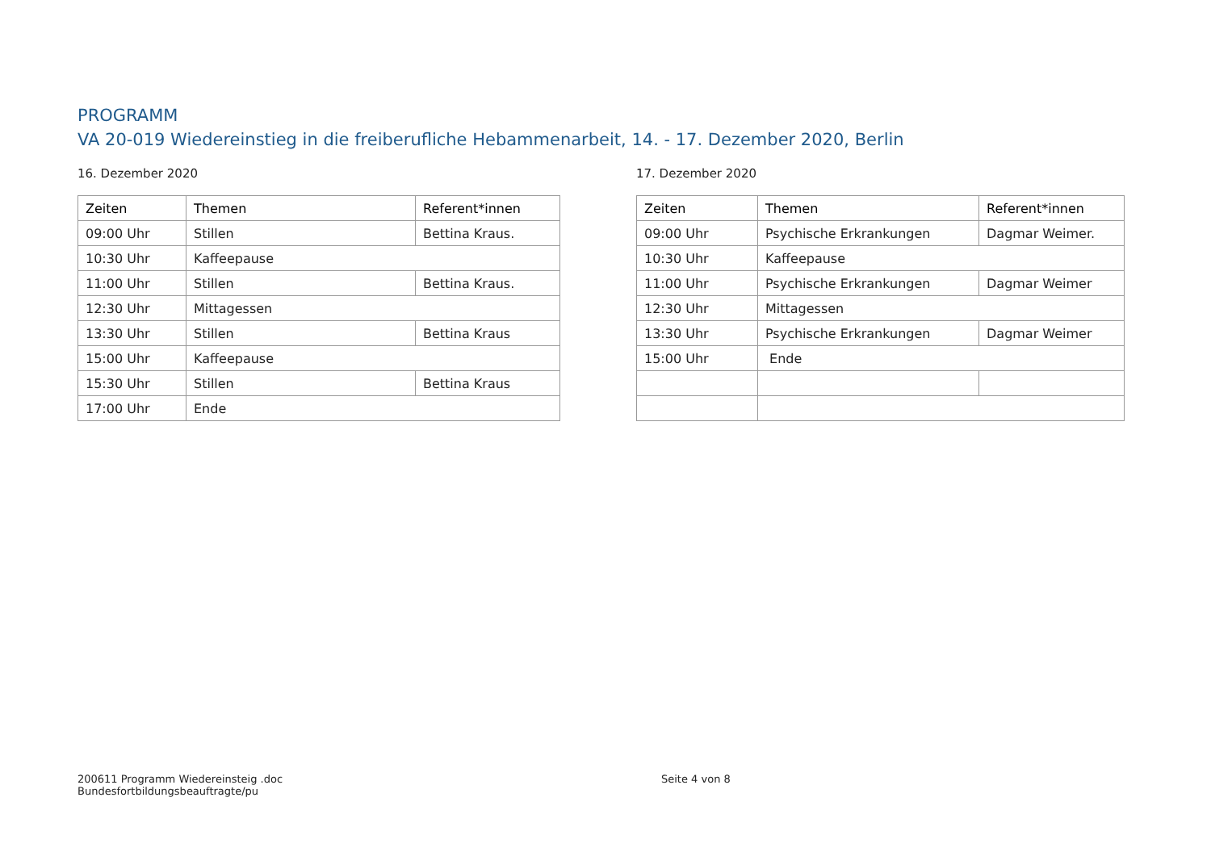PROGRAMM
VA 20-019 Wiedereinstieg in die freiberufliche Hebammenarbeit, 14. - 17. Dezember 2020, Berlin
16. Dezember 2020
| Zeiten | Themen | Referent*innen |
| --- | --- | --- |
| 09:00 Uhr | Stillen | Bettina Kraus. |
| 10:30 Uhr | Kaffeepause | |
| 11:00 Uhr | Stillen | Bettina Kraus. |
| 12:30 Uhr | Mittagessen | |
| 13:30 Uhr | Stillen | Bettina Kraus |
| 15:00 Uhr | Kaffeepause | |
| 15:30 Uhr | Stillen | Bettina Kraus |
| 17:00 Uhr | Ende | |
17. Dezember 2020
| Zeiten | Themen | Referent*innen |
| --- | --- | --- |
| 09:00 Uhr | Psychische Erkrankungen | Dagmar Weimer. |
| 10:30 Uhr | Kaffeepause | |
| 11:00 Uhr | Psychische Erkrankungen | Dagmar Weimer |
| 12:30 Uhr | Mittagessen | |
| 13:30 Uhr | Psychische Erkrankungen | Dagmar Weimer |
| 15:00 Uhr | Ende | |
200611 Programm Wiedereinsteig .doc
Bundesfortbildungsbeauftragte/pu
Seite 4 von 8